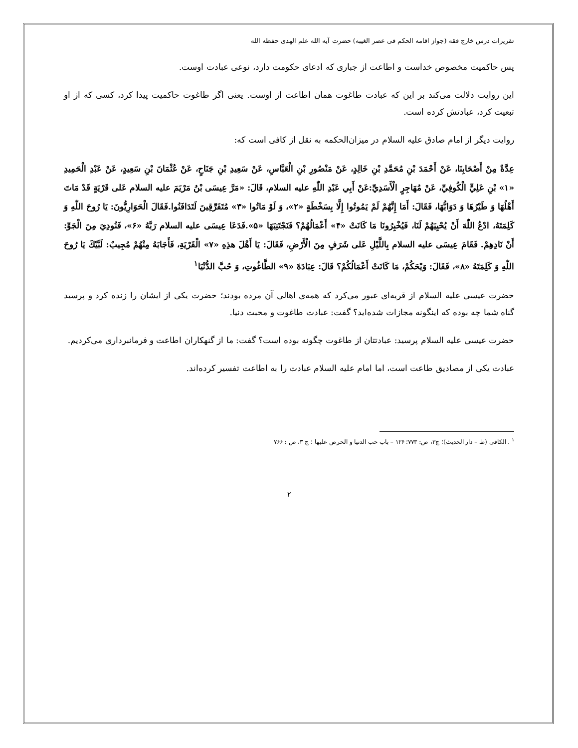تقریرات درس خارج فقه (جواز اقامه الحکم فی عصر الغیبه) حضرت آیه الله علم الهدی حفظه الله
پس حاکمیت مخصوص خداست و اطاعت از جباری که ادعای حکومت دارد، نوعی عبادت اوست.
این روایت دلالت می‌کند بر این که عبادت طاغوت همان اطاعت از اوست. یعنی اگر طاغوت حاکمیت پیدا کرد، کسی که از او تبعیت کرد، عبادتش کرده است.
روایت دیگر از امام صادق علیه السلام در میزان‌الحکمه به نقل از کافی است که:
عِدَّةٌ مِنْ أَصْحَابِنَا، عَنْ أَحْمَدَ بْنِ مُحَمَّدِ بْنِ خَالِدٍ، عَنْ مَنْصُورِ بْنِ الْعَبَّاسِ، عَنْ سَعِيدِ بْنِ جَنَاحٍ، عَنْ عُثْمَانَ بْنِ سَعِيدٍ، عَنْ عَبْدِ الْحَمِيدِ «۱» بْنِ عَلِيٍّ الْكُوفِيِّ، عَنْ مُهَاجِرٍ الْأَسَدِيِّ:عَنْ أَبِي عَبْدِ اللّٰهِ علیه السلام، قَالَ: «مَرَّ عِيسَى بْنُ مَرْيَمَ علیه السلام عَلى قَرْيَةٍ قَدْ مَاتَ أَهْلُهَا وَ طَيْرُهَا وَ دَوَابُّهَا، فَقَالَ: أَمَا إِنَّهُمْ لَمْ يَمُوتُوا إِلَّا بِسَخْطَةٍ «۲»، وَ لَوْ مَاتُوا «۳» مُتَفَرِّقِينَ لَتَدَافَنُوا.فَقَالَ الْحَوَارِيُّونَ: يَا رُوحَ اللّٰهِ وَ كَلِمَتَهُ، ادْعُ اللّٰهَ أَنْ يُحْيِيَهُمْ لَنَا، فَيُخْبِرُونَا مَا كَانَتْ «۴» أَعْمَالُهُمْ؟ فَنَجْتَنِبَهَا «۵».فَدَعَا عِيسَى علیه السلام رَبَّهُ «۶»، فَنُودِيَ مِنَ الْجَوِّ: أَنْ نَادِهِمْ. فَقَامَ عِيسَى علیه السلام بِاللَّيْلِ عَلى شَرَفٍ مِنَ الْأَرْضِ، فَقَالَ: يَا أَهْلَ هذِهِ «۷» الْقَرْيَةِ، فَأَجَابَهُ مِنْهُمْ مُجِيبٌ: لَبَّيْكَ يَا رُوحَ اللّٰهِ وَ كَلِمَتَهُ «۸»، فَقَالَ: وَيْحَكُمْ، مَا كَانَتْ أَعْمَالُكُمْ؟ قَالَ: عِبَادَةَ «۹» الطَّاغُوتِ، وَ حُبَّ الدُّنْيَا<sup>۱</sup>
حضرت عیسی علیه السلام از قریه‌ای عبور می‌کرد که همه‌ی اهالی آن مرده بودند؛ حضرت یکی از ایشان را زنده کرد و پرسید گناه شما چه بوده که اینگونه مجازات شده‌اید؟ گفت: عبادت طاغوت و محبت دنیا.
حضرت عیسی علیه السلام پرسید: عبادتتان از طاغوت چگونه بوده است؟ گفت: ما از گنهکاران اطاعت و فرمانبرداری می‌کردیم.
عبادت یکی از مصادیق طاعت است، اما امام علیه السلام عبادت را به اطاعت تفسیر کرده‌اند.
<sup>۱</sup> . الکافی (ط – دار الحدیث)؛ ج۳، ص: ۷۷۳؛ ۱۲۶ – باب حب الدنیا و الحرص علیها ؛ ج ۳، ص : ۷۶۶
۲